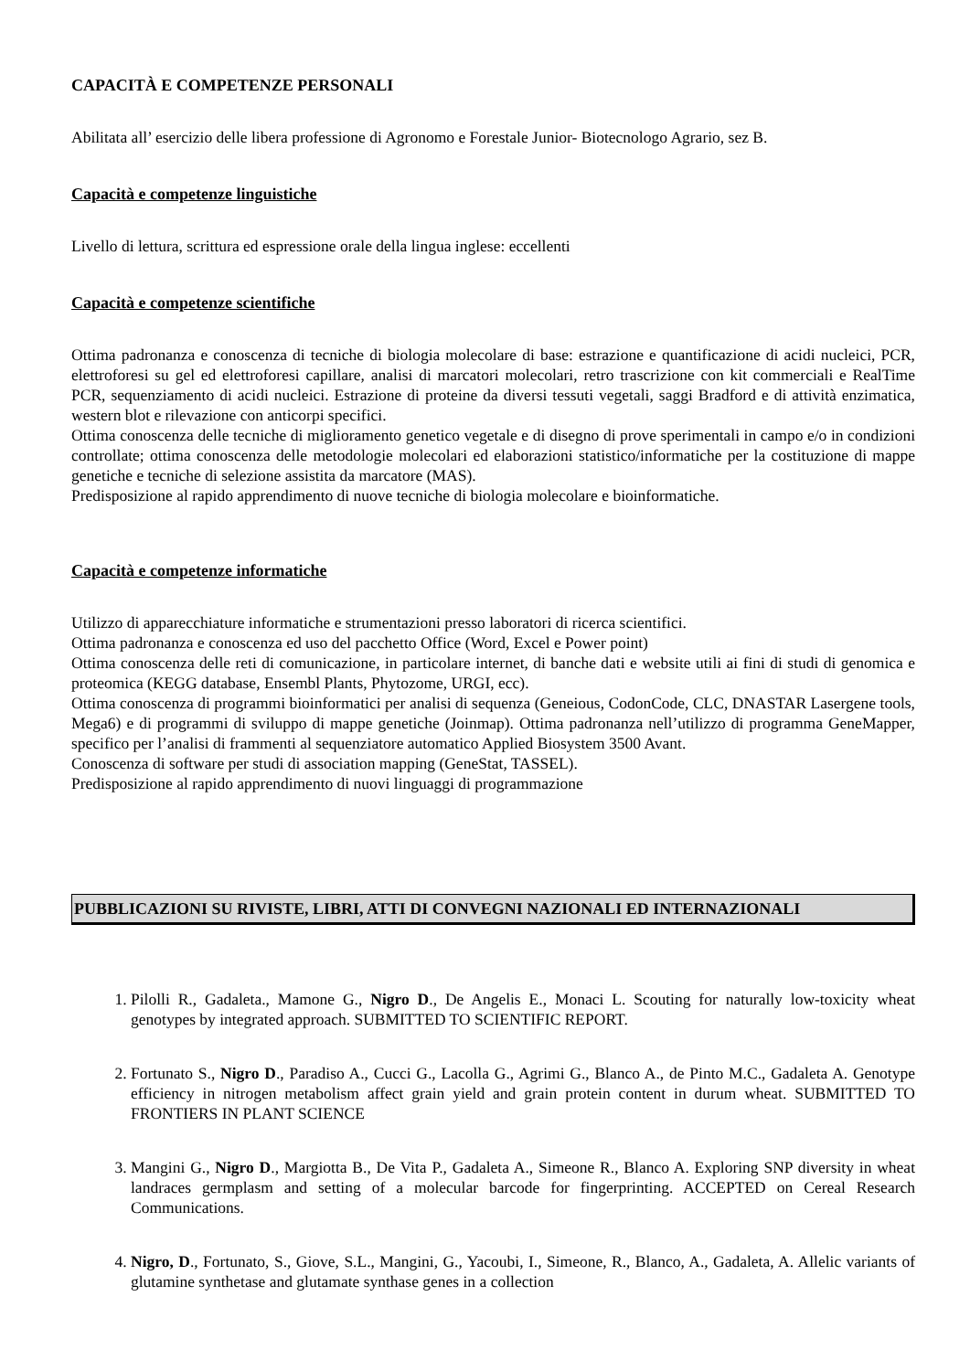CAPACITÀ E COMPETENZE PERSONALI
Abilitata all’ esercizio delle libera professione di Agronomo e Forestale Junior- Biotecnologo Agrario, sez B.
Capacità e competenze linguistiche
Livello di lettura, scrittura ed espressione orale della lingua inglese: eccellenti
Capacità e competenze scientifiche
Ottima padronanza e conoscenza di tecniche di biologia molecolare di base: estrazione e quantificazione di acidi nucleici, PCR, elettroforesi su gel ed elettroforesi capillare, analisi di marcatori molecolari, retro trascrizione con kit commerciali e RealTime PCR, sequenziamento di acidi nucleici. Estrazione di proteine da diversi tessuti vegetali, saggi Bradford e di attività enzimatica, western blot e rilevazione con anticorpi specifici.
Ottima conoscenza delle tecniche di miglioramento genetico vegetale e di disegno di prove sperimentali in campo e/o in condizioni controllate; ottima conoscenza delle metodologie molecolari ed elaborazioni statistico/informatiche per la costituzione di mappe genetiche e tecniche di selezione assistita da marcatore (MAS).
Predisposizione al rapido apprendimento di nuove tecniche di biologia molecolare e bioinformatiche.
Capacità e competenze informatiche
Utilizzo di apparecchiature informatiche e strumentazioni presso laboratori di ricerca scientifici.
Ottima padronanza e conoscenza ed uso del pacchetto Office (Word, Excel e Power point)
Ottima conoscenza delle reti di comunicazione, in particolare internet, di banche dati e website utili ai fini di studi di genomica e proteomica (KEGG database, Ensembl Plants, Phytozome, URGI, ecc).
Ottima conoscenza di programmi bioinformatici per analisi di sequenza (Geneious, CodonCode, CLC, DNASTAR Lasergene tools, Mega6) e di programmi di sviluppo di mappe genetiche (Joinmap). Ottima padronanza nell’utilizzo di programma GeneMapper, specifico per l’analisi di frammenti al sequenziatore automatico Applied Biosystem 3500 Avant.
Conoscenza di software per studi di association mapping (GeneStat, TASSEL).
Predisposizione al rapido apprendimento di nuovi linguaggi di programmazione
PUBBLICAZIONI SU RIVISTE, LIBRI, ATTI DI CONVEGNI NAZIONALI ED INTERNAZIONALI
1. Pilolli R., Gadaleta., Mamone G., Nigro D., De Angelis E., Monaci L. Scouting for naturally low-toxicity wheat genotypes by integrated approach. SUBMITTED TO SCIENTIFIC REPORT.
2. Fortunato S., Nigro D., Paradiso A., Cucci G., Lacolla G., Agrimi G., Blanco A., de Pinto M.C., Gadaleta A. Genotype efficiency in nitrogen metabolism affect grain yield and grain protein content in durum wheat. SUBMITTED TO FRONTIERS IN PLANT SCIENCE
3. Mangini G., Nigro D., Margiotta B., De Vita P., Gadaleta A., Simeone R., Blanco A. Exploring SNP diversity in wheat landraces germplasm and setting of a molecular barcode for fingerprinting. ACCEPTED on Cereal Research Communications.
4. Nigro, D., Fortunato, S., Giove, S.L., Mangini, G., Yacoubi, I., Simeone, R., Blanco, A., Gadaleta, A. Allelic variants of glutamine synthetase and glutamate synthase genes in a collection